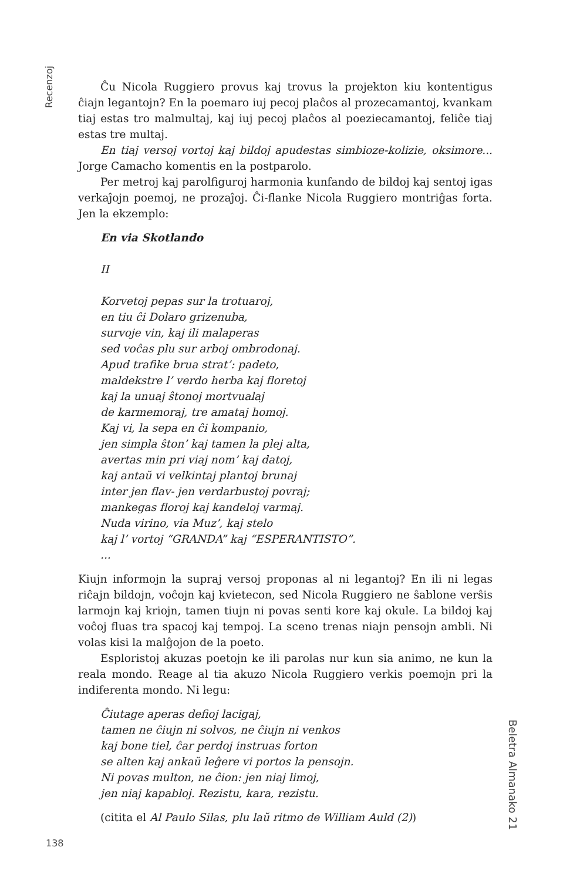Recenzoj
Ĉu Nicola Ruggiero provus kaj trovus la projekton kiu kontentigus ĉiajn legantojn? En la poemaro iuj pecoj plaĉos al prozecamantoj, kvankam tiaj estas tro malmultaj, kaj iuj pecoj plaĉos al poeziecamantoj, feliĉe tiaj estas tre multaj.
En tiaj versoj vortoj kaj bildoj apudestas simbioze-kolizie, oksimore... Jorge Camacho komentis en la postparolo.
Per metroj kaj parolfiguroj harmonia kunfando de bildoj kaj sentoj igas verkaĵojn poemoj, ne prozaĵoj. Ĉi-flanke Nicola Ruggiero montriĝas forta. Jen la ekzemplo:
En via Skotlando
II
Korvetoj pepas sur la trotuaroj,
en tiu ĉi Dolaro grizenuba,
survoje vin, kaj ili malaperas
sed voĉas plu sur arboj ombrodonaj.
Apud trafike brua strat’: padeto,
maldekstre l’ verdo herba kaj floretoj
kaj la unuaj ŝtonoj mortvualaj
de karmemoraj, tre amataj homoj.
Kaj vi, la sepa en ĉi kompanio,
jen simpla ŝton’ kaj tamen la plej alta,
avertas min pri viaj nom’ kaj datoj,
kaj antaŭ vi velkintaj plantoj brunaj
inter jen flav- jen verdarbustoj povraj;
mankegas floroj kaj kandeloj varmaj.
Nuda virino, via Muz’, kaj stelo
kaj l’ vortoj “GRANDA” kaj “ESPERANTISTO”.
...
Kiujn informojn la supraj versoj proponas al ni legantoj? En ili ni legas riĉajn bildojn, voĉojn kaj kvietecon, sed Nicola Ruggiero ne ŝablone verŝis larmojn kaj kriojn, tamen tiujn ni povas senti kore kaj okule. La bildoj kaj voĉoj fluas tra spacoj kaj tempoj. La sceno trenas niajn pensojn ambli. Ni volas kisi la malĝojon de la poeto.
Esploristoj akuzas poetojn ke ili parolas nur kun sia animo, ne kun la reala mondo. Reage al tia akuzo Nicola Ruggiero verkis poemojn pri la indiferenta mondo. Ni legu:
Ĉiutage aperas defioj lacigaj,
tamen ne ĉiujn ni solvos, ne ĉiujn ni venkos
kaj bone tiel, ĉar perdoj instruas forton
se alten kaj ankaŭ leĝere vi portos la pensojn.
Ni povas multon, ne ĉion: jen niaj limoj,
jen niaj kapabloj. Rezistu, kara, rezistu.
(citita el Al Paulo Silas, plu laŭ ritmo de William Auld (2))
Beletra Almanako 21
138